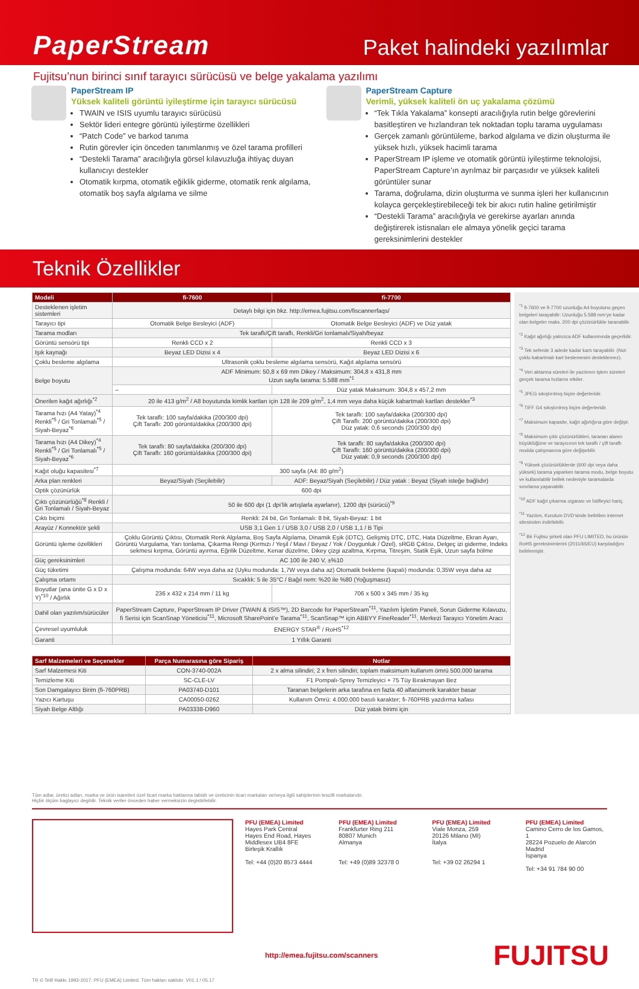PaperStream
Paket halindeki yazılımlar
Fujitsu’nun birinci sınıf tarayıcı sürücüsü ve belge yakalama yazılımı
PaperStream IP
Yüksek kaliteli görüntü iyileştirme için tarayıcı sürücüsü
TWAIN ve ISIS uyumlu tarayıcı sürücüsü
Sektör lideri entegre görüntü iyileştirme özellikleri
“Patch Code” ve barkod tanıma
Rutin görevler için önceden tanımlanmış ve özel tarama profilleri
“Destekli Tarama” aracılığıyla görsel kılavuzluğa ihtiyaç duyan kullanıcıyı destekler
Otomatik kırpma, otomatik eğiklik giderme, otomatik renk algılama, otomatik boş sayfa algılama ve silme
PaperStream Capture
Verimli, yüksek kaliteli ön uç yakalama çözümü
“Tek Tıkla Yakalama” konsepti aracılığıyla rutin belge görevlerini basitleştiren ve hızlandıran tek noktadan toplu tarama uygulaması
Gerçek zamanlı görüntüleme, barkod algılama ve dizin oluşturma ile yüksek hızlı, yüksek hacimli tarama
PaperStream IP işleme ve otomatik görüntü iyileştirme teknolojisi, PaperStream Capture’ın ayrılmaz bir parçasıdır ve yüksek kaliteli görüntüler sunar
Tarama, doğrulama, dizin oluşturma ve sunma işleri her kullanıcının kolayca gerçekleştirebileceği tek bir akıcı rutin haline getirilmiştir
“Destekli Tarama” aracılığıyla ve gerekirse ayarları anında değiştirerek istisnaları ele almaya yönelik geçici tarama gereksinimlerini destekler
Teknik Özellikler
| Modeli | fi-7600 | fi-7700 |
| --- | --- | --- |
| Desteklenen işletim sistemleri | Detaylı bilgi için bkz. http://emea.fujitsu.com/fiscannerfaqs/ | |
| Tarayıcı tipi | Otomatik Belge Besleyici (ADF) | Otomatik Belge Besleyici (ADF) ve Düz yatak |
| Tarama modları | Tek taraflı/Çift taraflı, Renkli/Gri tonlamalı/Siyah/beyaz | |
| Görüntü sensörü tipi | Renkli CCD x 2 | Renkli CCD x 3 |
| Işık kaynağı | Beyaz LED Dizisi x 4 | Beyaz LED Dizisi x 6 |
| Çoklu besleme algılama | Ultrasonik çoklu besleme algılama sensörü, Kağıt algılama sensörü | |
| Belge boyutu | ADF Minimum: 50,8 x 69 mm Dikey / Maksimum: 304,8 x 431,8 mm Uzun sayfa tarama: 5.588 mm<sup>*1</sup> | |
| | – | Düz yatak Maksimum: 304,8 x 457,2 mm |
| Önerilen kağıt ağırlığı<sup>*2</sup> | 20 ile 413 g/m<sup>2</sup> / A8 boyutunda kimlik kartları için 128 ile 209 g/m<sup>2</sup>, 1,4 mm veya daha küçük kabartmalı kartları destekler<sup>*3</sup> | |
| Tarama hızı (A4 Yatay)<sup>*4</sup> Renkli<sup>*5</sup> / Gri Tonlamalı<sup>*5</sup> / Siyah-Beyaz<sup>*6</sup> | Tek taraflı: 100 sayfa/dakika (200/300 dpi) Çift Taraflı: 200 görüntü/dakika (200/300 dpi) | Tek taraflı: 100 sayfa/dakika (200/300 dpi) Çift Taraflı: 200 görüntü/dakika (200/300 dpi) Düz yatak: 0,6 seconds (200/300 dpi) |
| Tarama hızı (A4 Dikey)<sup>*4</sup> Renkli<sup>*5</sup> / Gri Tonlamalı<sup>*5</sup> / Siyah-Beyaz<sup>*6</sup> | Tek taraflı: 80 sayfa/dakika (200/300 dpi) Çift Taraflı: 160 görüntü/dakika (200/300 dpi) | Tek taraflı: 80 sayfa/dakika (200/300 dpi) Çift Taraflı: 160 görüntü/dakika (200/300 dpi) Düz yatak: 0,9 seconds (200/300 dpi) |
| Kağıt oluğu kapasitesi<sup>*7</sup> | 300 sayfa (A4: 80 g/m<sup>2</sup>) | |
| Arka plan renkleri | Beyaz/Siyah (Seçilebilir) | ADF: Beyaz/Siyah (Seçilebilir) / Düz yatak : Beyaz (Siyah isteğe bağlıdır) |
| Optik çözünürlük | 600 dpi | |
| Çıktı çözünürlüğü<sup>*8</sup> Renkli / Gri Tonlamalı / Siyah-Beyaz | 50 ile 600 dpi (1 dpi’lik artışlarla ayarlanır), 1200 dpi (sürücü)<sup>*9</sup> | |
| Çıktı biçimi | Renkli: 24 bit, Gri Tonlamalı: 8 bit, Siyah-Beyaz: 1 bit | |
| Arayüz / Konnektör şekli | USB 3,1 Gen 1 / USB 3,0 / USB 2,0 / USB 1,1 / B Tipi | |
| Görüntü işleme özellikleri | Çoklu Görüntü Çıktısı, Otomatik Renk Algılama, Boş Sayfa Algılama, Dinamik Eşik (iDTC), Gelişmiş DTC, DTC, Hata Düzeltme, Ekran Ayarı, Görüntü Vurgulama, Yarı tonlama, Çıkarma Rengi (Kırmızı / Yeşil / Mavi / Beyaz / Yok / Doygunluk / Özel), sRGB Çıktısı, Delgeç izi giderme, Indeks sekmesi kırpma, Görüntü ayırma, Eğrilik Düzeltme, Kenar düzelme, Dikey çizgi azaltma, Kırpma, Titreşim, Statik Eşik, Uzun sayfa bölme | |
| Güç gereksinimleri | AC 100 ile 240 V, ±%10 | |
| Güç tüketimi | Çalışma modunda: 64W veya daha az (Uyku modunda: 1,7W veya daha az) Otomatik bekleme (kapalı) modunda: 0,35W veya daha az | |
| Çalışma ortamı | Sıcaklık: 5 ile 35°C / Bağıl nem: %20 ile %80 (Yoğuşmasız) | |
| Boyutlar (ana ünite G x D x Y)<sup>*10</sup> / Ağırlık | 236 x 432 x 214 mm / 11 kg | 706 x 500 x 345 mm / 35 kg |
| Dahil olan yazılım/sürücüler | PaperStream Capture, PaperStream IP Driver (TWAIN & ISIS™), 2D Barcode for PaperStream<sup>*11</sup>, Yazılım İşletim Paneli, Sorun Giderme Kılavuzu, fi Serisi için ScanSnap Yöneticisi<sup>*11</sup>, Microsoft SharePoint’e Tarama<sup>*11</sup>, ScanSnap™ için ABBYY FineReader<sup>*11</sup>, Merkezi Tarayıcı Yönetim Aracı | |
| Çevresel uyumluluk | ENERGY STAR<sup>®</sup> / RoHS<sup>*12</sup> | |
| Garanti | 1 Yıllık Garanti | |
| Sarf Malzemeleri ve Seçenekler | Parça Numarasına göre Sipariş | Notlar |
| --- | --- | --- |
| Sarf Malzemesi Kiti | CON-3740-002A | 2 x alma silindiri; 2 x fren silindiri; toplam maksimum kullanım ömrü 500.000 tarama |
| Temizleme Kiti | SC-CLE-LV | F1 Pompalı-Sprey Temizleyici + 75 Tüy Bırakmayan Bez |
| Son Damgalayıcı Birim (fi-760PRB) | PA03740-D101 | Taranan belgelerin arka tarafına en fazla 40 alfanümerik karakter basar |
| Yazıcı Kartuşu | CA00050-0262 | Kullanım Ömrü: 4.000.000 basılı karakter; fi-760PRB yazdırma kafası |
| Siyah Belge Altlığı | PA03338-D960 | Düz yatak birimi için |
<sup>*1</sup> fi-7600 ve fi-7700 uzunluğu A4 boyutunu geçen belgeleri tarayabilir: Uzunluğu 5.588 mm’ye kadar olan belgeler maks. 200 dpi çözünürlükle taranabilir.
<sup>*2</sup> Kağıt ağırlığı yalnızca ADF kullanımında geçerlidir.
<sup>*3</sup> Tek seferde 3 adede kadar kartı tarayabilir. (Not: çoklu kabartmalı kart beslemesini desteklemez).
<sup>*4</sup> Veri aktarma süreleri ile yazılımın işlem süreleri gerçek tarama hızlarını etkiler.
<sup>*5</sup> JPEG sıkıştırılmış biçim değerleridir.
<sup>*6</sup> TIFF G4 sıkıştırılmış biçim değerleridir.
<sup>*7</sup> Maksimum kapasite, kağıt ağırlığına göre değişir.
<sup>*8</sup> Maksimum çıktı çözünürlükleri, taranan alanın büyüklüğüne ve tarayıcının tek taraflı / çift taraflı modda çalışmasına göre değişebilir.
<sup>*9</sup> Yüksek çözünürlüklerde (600 dpi veya daha yüksek) tarama yaparken tarama modu, belge boyutu ve kullanılabilir bellek nedeniyle taramalarda sınırlama yaşanabilir.
<sup>*10</sup> ADF kağıt çıkarma ızgarası ve İstifleyici hariç.
<sup>*11</sup> Yazılım, Kurulum DVD’sinde belirtilen internet sitesinden indirilebilir.
<sup>*12</sup> Bir Fujitsu şirketi olan PFU LIMITED, bu ürünün RoHS gereksinimlerini (2011/65/EU) karşıladığını belirlemiştir.
Tüm adlar, üretici adları, marka ve ürün isaretleri özel ticari marka haklarına tabidir ve üreticinin ticari markaları ve/veya ilgili sahiplerinin tescilli markalarıdır.
Hiçbir ölçüm baglayıcı degildir. Teknik veriler önceden haber vermeksizin degistirilebilir.
PFU (EMEA) Limited
Hayes Park Central
Hayes End Road, Hayes
Middlesex UB4 8FE
Birleşik Krallık
Tel: +44 (0)20 8573 4444
PFU (EMEA) Limited
Frankfurter Ring 211
80807 Munich
Almanya
Tel: +49 (0)89 32378 0
PFU (EMEA) Limited
Viale Monza, 259
20126 Milano (MI)
İtalya
Tel: +39 02 26294 1
PFU (EMEA) Limited
Camino Cerro de los Gamos, 1
28224 Pozuelo de Alarcón
Madrid
İspanya
Tel: +34 91 784 90 00
http://emea.fujitsu.com/scanners
FUJITSU
TR © Telif Hakkı 1993-2017. PFU (EMEA) Limited. Tüm hakları saklıdır. V01.1 / 05.17